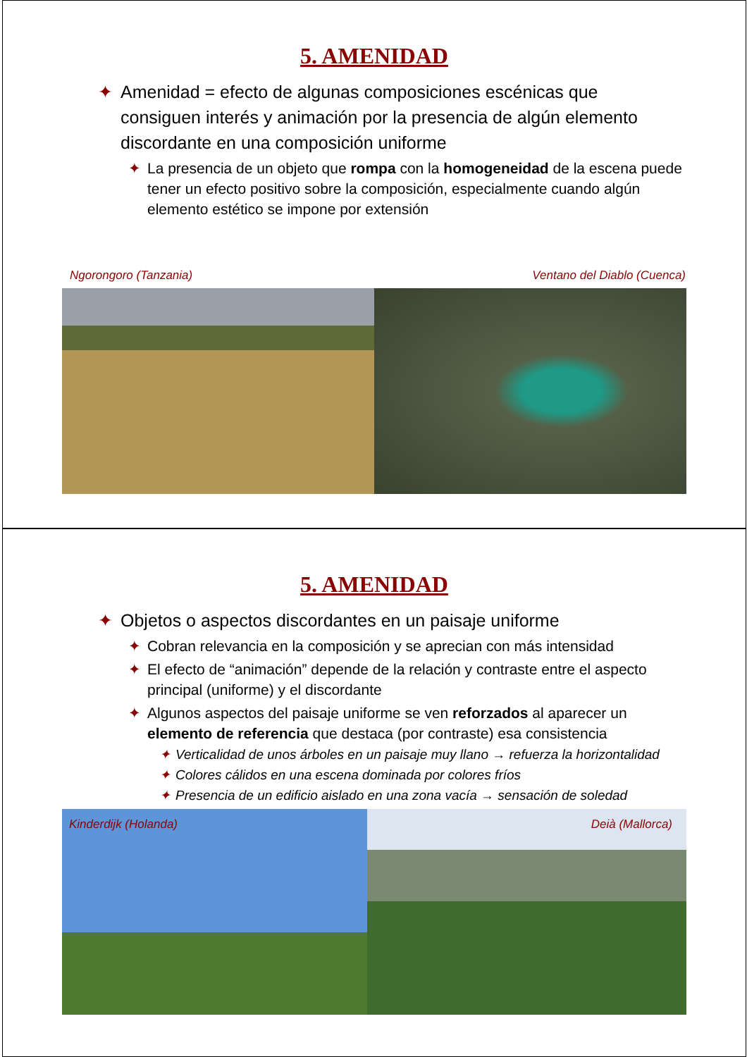5. AMENIDAD
✦ Amenidad = efecto de algunas composiciones escénicas que consiguen interés y animación por la presencia de algún elemento discordante en una composición uniforme
✦ La presencia de un objeto que rompa con la homogeneidad de la escena puede tener un efecto positivo sobre la composición, especialmente cuando algún elemento estético se impone por extensión
Ngorongoro (Tanzania) Ventano del Diablo (Cuenca)
5. AMENIDAD
✦ Objetos o aspectos discordantes en un paisaje uniforme
✦ Cobran relevancia en la composición y se aprecian con más intensidad
✦ El efecto de “animación” depende de la relación y contraste entre el aspecto principal (uniforme) y el discordante
✦ Algunos aspectos del paisaje uniforme se ven reforzados al aparecer un elemento de referencia que destaca (por contraste) esa consistencia
✦ Verticalidad de unos árboles en un paisaje muy llano → refuerza la horizontalidad
✦ Colores cálidos en una escena dominada por colores fríos
✦ Presencia de un edificio aislado en una zona vacía → sensación de soledad
Kinderdijk (Holanda) Deià (Mallorca)